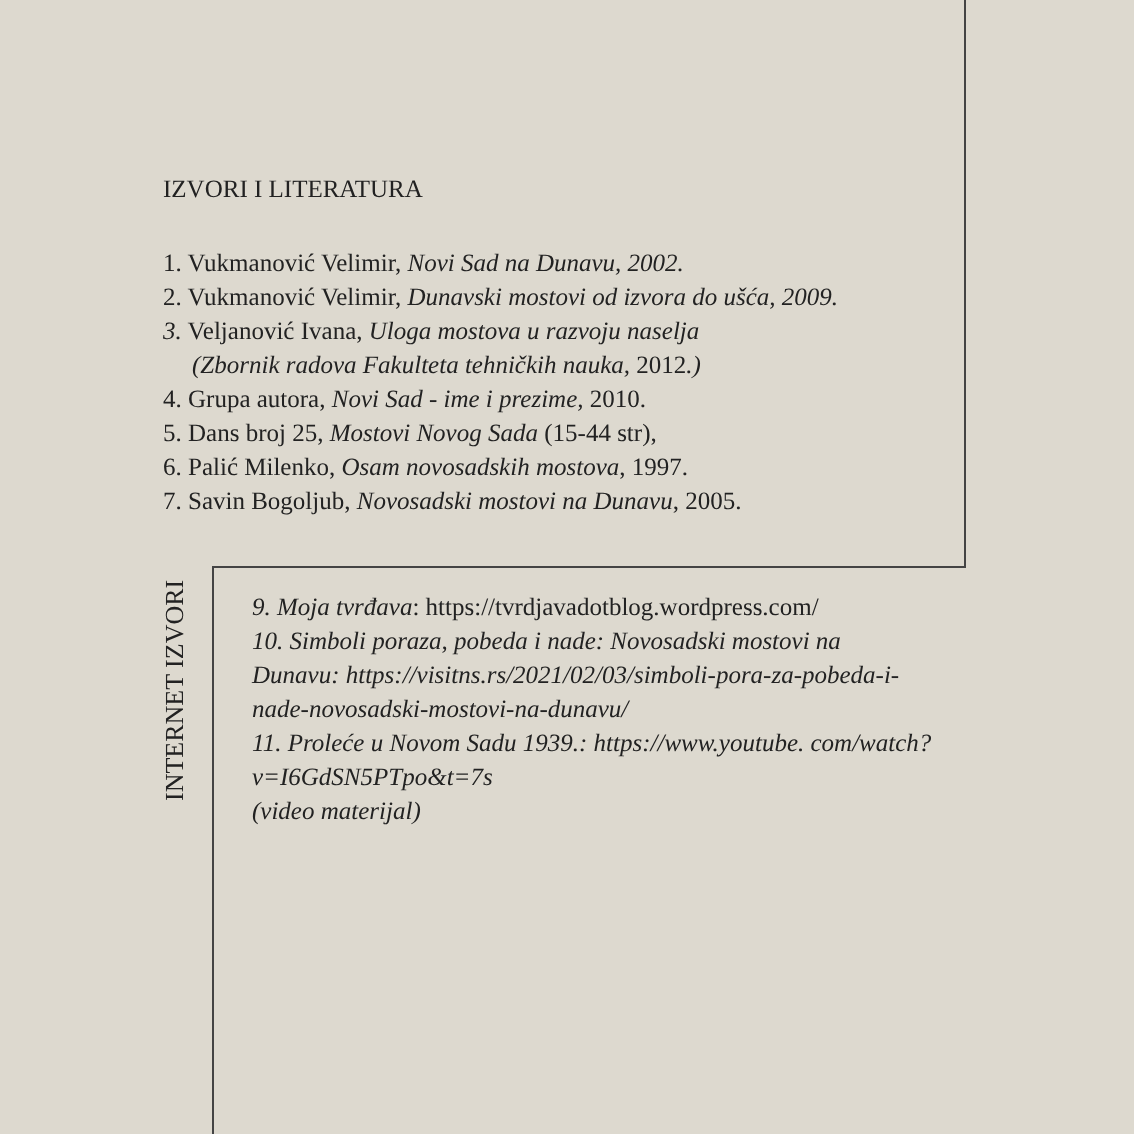IZVORI I LITERATURA
1. Vukmanović Velimir, Novi Sad na Dunavu, 2002.
2. Vukmanović Velimir, Dunavski mostovi od izvora do ušća, 2009.
3. Veljanović Ivana, Uloga mostova u razvoju naselja
(Zbornik radova Fakulteta tehničkih nauka, 2012.)
4. Grupa autora, Novi Sad - ime i prezime, 2010.
5. Dans broj 25, Mostovi Novog Sada (15-44 str),
6. Palić Milenko, Osam novosadskih mostova, 1997.
7. Savin Bogoljub, Novosadski mostovi na Dunavu, 2005.
INTERNET IZVORI
9. Moja tvrđava: https://tvrdjavadotblog.wordpress.com/
10. Simboli poraza, pobeda i nade: Novosadski mostovi na Dunavu: https://visitns.rs/2021/02/03/simboli-pora-za-pobeda-i-nade-novosadski-mostovi-na-dunavu/
11. Proleće u Novom Sadu 1939.: https://www.youtube. com/watch?v=I6GdSN5PTpo&t=7s
(video materijal)